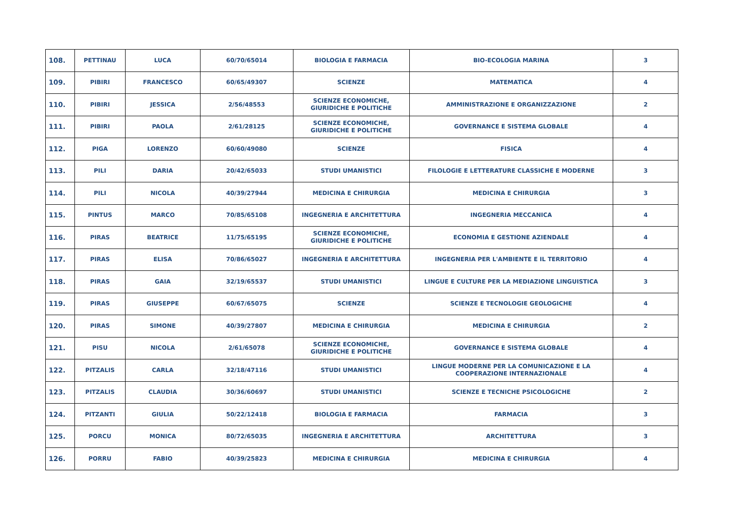| 108. | PETTINAU | LUCA | 60/70/65014 | BIOLOGIA E FARMACIA | BIO-ECOLOGIA MARINA | 3 |
| 109. | PIBIRI | FRANCESCO | 60/65/49307 | SCIENZE | MATEMATICA | 4 |
| 110. | PIBIRI | JESSICA | 2/56/48553 | SCIENZE ECONOMICHE, GIURIDICHE E POLITICHE | AMMINISTRAZIONE E ORGANIZZAZIONE | 2 |
| 111. | PIBIRI | PAOLA | 2/61/28125 | SCIENZE ECONOMICHE, GIURIDICHE E POLITICHE | GOVERNANCE E SISTEMA GLOBALE | 4 |
| 112. | PIGA | LORENZO | 60/60/49080 | SCIENZE | FISICA | 4 |
| 113. | PILI | DARIA | 20/42/65033 | STUDI UMANISTICI | FILOLOGIE E LETTERATURE CLASSICHE E MODERNE | 3 |
| 114. | PILI | NICOLA | 40/39/27944 | MEDICINA E CHIRURGIA | MEDICINA E CHIRURGIA | 3 |
| 115. | PINTUS | MARCO | 70/85/65108 | INGEGNERIA E ARCHITETTURA | INGEGNERIA MECCANICA | 4 |
| 116. | PIRAS | BEATRICE | 11/75/65195 | SCIENZE ECONOMICHE, GIURIDICHE E POLITICHE | ECONOMIA E GESTIONE AZIENDALE | 4 |
| 117. | PIRAS | ELISA | 70/86/65027 | INGEGNERIA E ARCHITETTURA | INGEGNERIA PER L'AMBIENTE E IL TERRITORIO | 4 |
| 118. | PIRAS | GAIA | 32/19/65537 | STUDI UMANISTICI | LINGUE E CULTURE PER LA MEDIAZIONE LINGUISTICA | 3 |
| 119. | PIRAS | GIUSEPPE | 60/67/65075 | SCIENZE | SCIENZE E TECNOLOGIE GEOLOGICHE | 4 |
| 120. | PIRAS | SIMONE | 40/39/27807 | MEDICINA E CHIRURGIA | MEDICINA E CHIRURGIA | 2 |
| 121. | PISU | NICOLA | 2/61/65078 | SCIENZE ECONOMICHE, GIURIDICHE E POLITICHE | GOVERNANCE E SISTEMA GLOBALE | 4 |
| 122. | PITZALIS | CARLA | 32/18/47116 | STUDI UMANISTICI | LINGUE MODERNE PER LA COMUNICAZIONE E LA COOPERAZIONE INTERNAZIONALE | 4 |
| 123. | PITZALIS | CLAUDIA | 30/36/60697 | STUDI UMANISTICI | SCIENZE E TECNICHE PSICOLOGICHE | 2 |
| 124. | PITZANTI | GIULIA | 50/22/12418 | BIOLOGIA E FARMACIA | FARMACIA | 3 |
| 125. | PORCU | MONICA | 80/72/65035 | INGEGNERIA E ARCHITETTURA | ARCHITETTURA | 3 |
| 126. | PORRU | FABIO | 40/39/25823 | MEDICINA E CHIRURGIA | MEDICINA E CHIRURGIA | 4 |